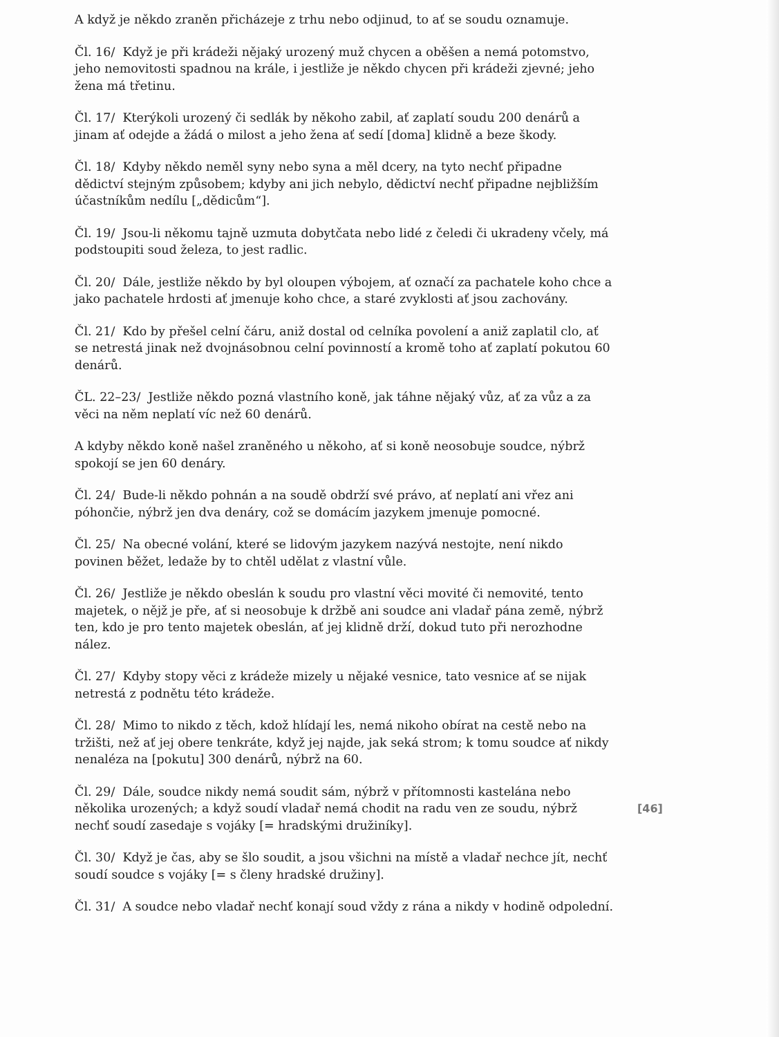A když je někdo zraněn přicházeje z trhu nebo odjinud, to ať se soudu oznamuje.
Čl. 16/ Když je při krádeži nějaký urozený muž chycen a oběšen a nemá potomstvo, jeho nemovitosti spadnou na krále, i jestliže je někdo chycen při krádeži zjevné; jeho žena má třetinu.
Čl. 17/ Kterýkoli urozený či sedlák by někoho zabil, ať zaplatí soudu 200 denárů a jinam ať odejde a žádá o milost a jeho žena ať sedí [doma] klidně a beze škody.
Čl. 18/ Kdyby někdo neměl syny nebo syna a měl dcery, na tyto nechť připadne dědictví stejným způsobem; kdyby ani jich nebylo, dědictví nechť připadne nejbližším účastníkům nedílu [„dědicům“].
Čl. 19/ Jsou-li někomu tajně uzmuta dobytčata nebo lidé z čeledi či ukradeny včely, má podstoupiti soud železa, to jest radlic.
Čl. 20/ Dále, jestliže někdo by byl oloupen výbojem, ať označí za pachatele koho chce a jako pachatele hrdosti ať jmenuje koho chce, a staré zvyklosti ať jsou zachovány.
Čl. 21/ Kdo by přešel celní čáru, aniž dostal od celníka povolení a aniž zaplatil clo, ať se netrestá jinak než dvojnásobnou celní povinností a kromě toho ať zaplatí pokutou 60 denárů.
ČL. 22–23/ Jestliže někdo pozná vlastního koně, jak táhne nějaký vůz, ať za vůz a za věci na něm neplatí víc než 60 denárů.
A kdyby někdo koně našel zraněného u někoho, ať si koně neosobuje soudce, nýbrž spokojí se jen 60 denáry.
Čl. 24/ Bude-li někdo pohnán a na soudě obdrží své právo, ať neplatí ani vřez ani póhončie, nýbrž jen dva denáry, což se domácím jazykem jmenuje pomocné.
Čl. 25/ Na obecné volání, které se lidovým jazykem nazývá nestojte, není nikdo povinen běžet, ledaže by to chtěl udělat z vlastní vůle.
Čl. 26/ Jestliže je někdo obeslán k soudu pro vlastní věci movité či nemovité, tento majetek, o nějž je pře, ať si neosobuje k držbě ani soudce ani vladař pána země, nýbrž ten, kdo je pro tento majetek obeslán, ať jej klidně drží, dokud tuto při nerozhodne nález.
Čl. 27/ Kdyby stopy věci z krádeže mizely u nějaké vesnice, tato vesnice ať se nijak netrestá z podnětu této krádeže.
Čl. 28/ Mimo to nikdo z těch, kdož hlídají les, nemá nikoho obírat na cestě nebo na tržišti, než ať jej obere tenkráte, když jej najde, jak seká strom; k tomu soudce ať nikdy nenaléza na [pokutu] 300 denárů, nýbrž na 60.
Čl. 29/ Dále, soudce nikdy nemá soudit sám, nýbrž v přítomnosti kastelána nebo několika urozených; a když soudí vladař nemá chodit na radu ven ze soudu, nýbrž nechť soudí zasedaje s vojáky [= hradskými družiníky].
Čl. 30/ Když je čas, aby se šlo soudit, a jsou všichni na místě a vladař nechce jít, nechť soudí soudce s vojáky [= s členy hradské družiny].
Čl. 31/ A soudce nebo vladař nechť konají soud vždy z rána a nikdy v hodině odpolední.
[46]